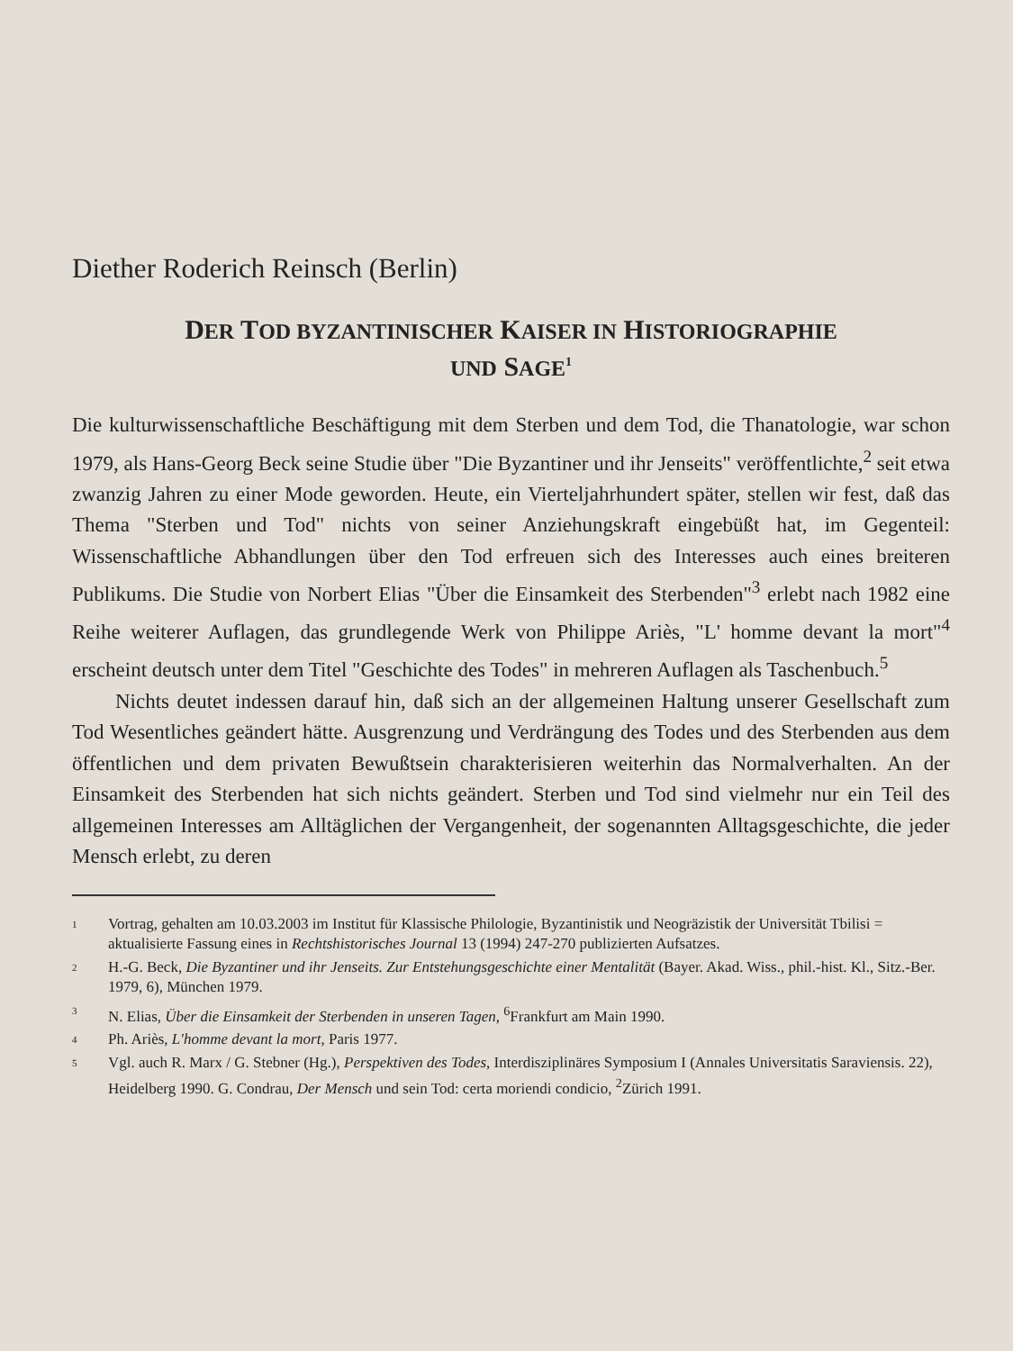Diether Roderich Reinsch (Berlin)
DER TOD BYZANTINISCHER KAISER IN HISTORIOGRAPHIE
UND SAGE<sup>1</sup>
Die kulturwissenschaftliche Beschäftigung mit dem Sterben und dem Tod, die Thanatologie, war schon 1979, als Hans-Georg Beck seine Studie über "Die Byzantiner und ihr Jenseits" veröffentlichte,<sup>2</sup> seit etwa zwanzig Jahren zu einer Mode geworden. Heute, ein Vierteljahrhundert später, stellen wir fest, daß das Thema "Sterben und Tod" nichts von seiner Anziehungskraft eingebüßt hat, im Gegenteil: Wissenschaftliche Abhandlungen über den Tod erfreuen sich des Interesses auch eines breiteren Publikums. Die Studie von Norbert Elias "Über die Einsamkeit des Sterbenden"<sup>3</sup> erlebt nach 1982 eine Reihe weiterer Auflagen, das grundlegende Werk von Philippe Ariès, "L' homme devant la mort"<sup>4</sup> erscheint deutsch unter dem Titel "Geschichte des Todes" in mehreren Auflagen als Taschenbuch.<sup>5</sup>
Nichts deutet indessen darauf hin, daß sich an der allgemeinen Haltung unserer Gesellschaft zum Tod Wesentliches geändert hätte. Ausgrenzung und Verdrängung des Todes und des Sterbenden aus dem öffentlichen und dem privaten Bewußtsein charakterisieren weiterhin das Normalverhalten. An der Einsamkeit des Sterbenden hat sich nichts geändert. Sterben und Tod sind vielmehr nur ein Teil des allgemeinen Interesses am Alltäglichen der Vergangenheit, der sogenannten Alltagsgeschichte, die jeder Mensch erlebt, zu deren
1 Vortrag, gehalten am 10.03.2003 im Institut für Klassische Philologie, Byzantinistik und Neogräzistik der Universität Tbilisi = aktualisierte Fassung eines in Rechtshistorisches Journal 13 (1994) 247-270 publizierten Aufsatzes.
2 H.-G. Beck, Die Byzantiner und ihr Jenseits. Zur Entstehungsgeschichte einer Mentalität (Bayer. Akad. Wiss., phil.-hist. Kl., Sitz.-Ber. 1979, 6), München 1979.
3 N. Elias, Über die Einsamkeit der Sterbenden in unseren Tagen, <sup>6</sup>Frankfurt am Main 1990.
4 Ph. Ariès, L'homme devant la mort, Paris 1977.
5 Vgl. auch R. Marx / G. Stebner (Hg.), Perspektiven des Todes, Interdisziplinäres Symposium I (Annales Universitatis Saraviensis. 22), Heidelberg 1990. G. Condrau, Der Mensch und sein Tod: certa moriendi condicio, <sup>2</sup>Zürich 1991.